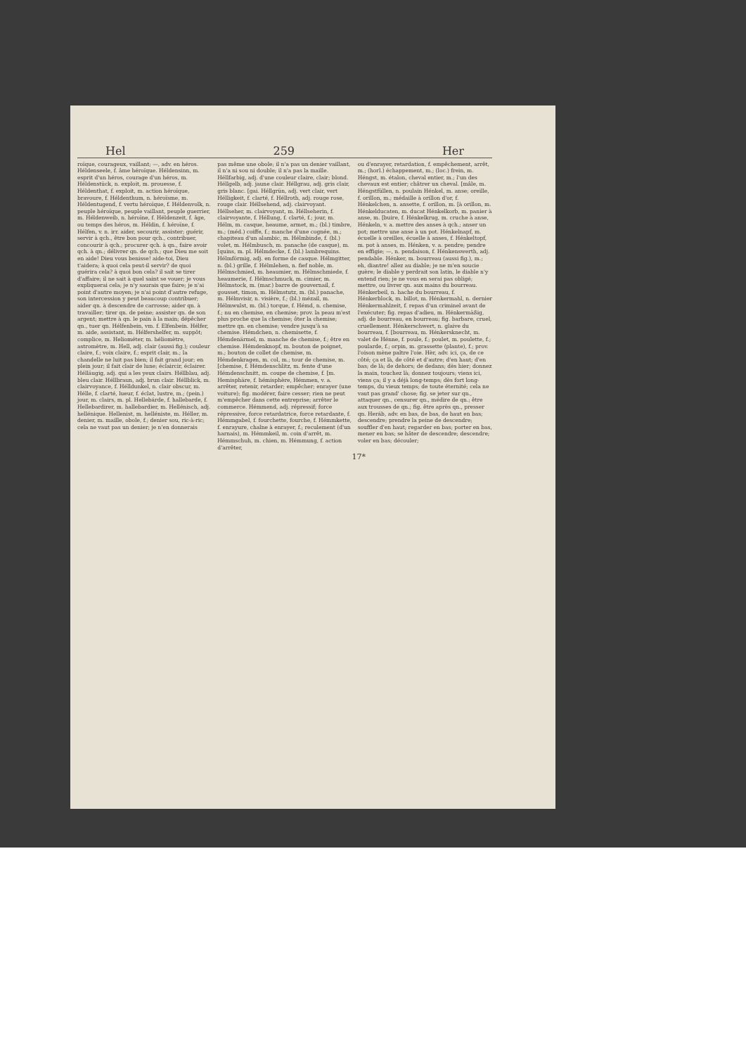Hel 259 Her
roïque, courageux, vaillant; —, adv. en héros. Héldenseele, f. âme héroïque. Héldensinn, m. esprit d'un héros, courage d'un héros, m. Héldenstück, n. exploit, m. prouesse, f. Héldenthat, f. exploit, m. action héroïque, bravoure, f. Héldenthum, n. héroïsme, m. Héldentugend, f. vertu héroïque, f. Héldenvolk, n. peuple héroïque, peuple vaillant, peuple guerrier, m. Héldenweib, n. héroïne, f. Héldenzeit, f. âge, ou temps des héros, m. Héldin, f. héroïne, f. Hélfen, v. n. irr. aider, secourir, assister; guérir, servir à qch., être bon pour qch., contribuer, concourir à qch.; procurer qch. à qn., faire avoir qch. à qn.; délivrer qn. de qch.; que Dieu me soit en aide! Dieu vous benisse! aide-toi, Dieu t'aidera; à quoi cela peut-il servir? de quoi guérira cela? à quoi bon cela? il sait se tirer d'affaire; il ne sait à quel saint se vouer; je vous expliquerai cela; je n'y saurais que faire; je n'ai point d'autre moyen; je n'ai point d'autre refuge, son intercession y peut beaucoup contribuer; aider qn. à descendre de carrosse; aider qn. à travailler; tirer qn. de peine; assister qn. de son argent; mettre à qn. le pain à la main; dépêcher qn., tuer qn. Hélfenbein, vm. f. Elfenbein. Hélfer, m. aide, assistant, m. Hélfershelfer, m. suppôt; complice, m. Heliométer, m. héliomètre, astromètre, m. Hell, adj. clair (aussi fig.); couleur claire, f.; voix claire, f.; esprit clair, m.; la chandelle ne luit pas bien; il fait grand jour; en plein jour; il fait clair de lune; éclaircir, éclairer. Hélläugig, adj. qui a les yeux clairs. Héllblau, adj. bleu clair. Héllbraun, adj. brun clair. Héllblick, m. clairvoyance, f. Hélldunkel, n. clair obscur, m. Hélle, f. clarté, lueur, f. éclat, lustre, m.; (pein.) jour, m. clairs, m. pl. Hellebárde, f. hallebarde, f. Hellebardirer, m. hallebardier, m. Hellénisch, adj. hellénique. Hellenist, m. helléniste, m. Héller, m. denier, m. maille, obole, f.; denier sou, ric-à-ric; cela ne vaut pas un denier; je n'en donnerais
pas même une obole; il n'a pas un denier vaillant, il n'a ni sou ni double; il n'a pas la maille. Héllfarbig, adj. d'une couleur claire, clair; blond. Héllgelb, adj. jaune clair. Héllgrau, adj. gris clair, gris blanc. [gai. Héllgrün, adj. vert clair, vert Hélligkeit, f. clarté, f. Héllroth, adj. rouge rose, rouge clair. Héllsehend, adj. clairvoyant. Héllseher, m. clairvoyant, m. Héllseherin, f. clairvoyante, f. Héllung, f. clarté, f.; jour, m. Hélm, m. casque, heaume, armet, m.; (bl.) timbre, m.; (méd.) coiffe, f.; manche d'une cognée, m.; chapiteau d'un alambic, m. Hélmbinde, f. (bl.) volet, m. Hélmbusch, m. panache (de casque), m. [quins, m. pl. Hélmdecke, f. (bl.) lambrequins. Hélmförmig, adj. en forme de casque. Hélmgitter, n. (bl.) grille, f. Hélmlehen, n. fief noble, m. Hélmschmied, m. heaumier, m. Hélmschmiede, f. heaumerie, f. Hélmschmuck, m. cimier, m. Hélmstock, m. (mar.) barre de gouvernail, f. gousset, timon, m. Hélmstutz, m. (bl.) panache, m. Hélmvisir, n. visière, f.; (bl.) mézail, m. Hélmwulst, m. (bl.) torque, f. Hémd, n. chemise, f.; nu en chemise, en chemise; prov. la peau m'est plus proche que la chemise; ôter la chemise; mettre qn. en chemise; vendre jusqu'à sa chemise. Hémdchen, n. chemisette, f. Hémdenärmel, m. manche de chemise, f.; être en chemise. Hémdenknopf, m. bouton de poignet, m.; bouton de collet de chemise, m. Hémdenkragen, m. col, m.; tour de chemise, m. [chemise, f. Hémdenschlitz, m. fente d'une Hémdenschnitt, m. coupe de chemise, f. [m. Hemisphäre, f. hémisphère, Hémmen, v. a. arrêter, retenir, retarder; empêcher; enrayer (une voiture); fig. modérer, faire cesser; rien ne peut m'empêcher dans cette entreprise; arrêter le commerce. Hémmend, adj. répressif; force répressive, force retardatrice, force retardante, f. Hémmgabel, f. fourchette, fourche, f. Hémmkette, f. enrayure, chaîne à enrayer, f.; reculement (d'un harnais), m. Hémmkeil, m. coin d'arrêt, m. Hémmschuh, m. chien, m. Hémmung, f. action d'arrêter,
ou d'enrayer, retardation, f. empêchement, arrêt, m.; (horl.) échappement, m.; (loc.) frein, m. Héngst, m. étalon, cheval entier, m.; l'un des chevaux est entier; châtrer un cheval. [mâle, m. Héngstfüllen, n. poulain Hénkel, m. anse; oreille, f. orillon, m.; médaille à orillon d'or, f. Hénkelchen, n. ansette, f. orillon, m. [à orillon, m. Hénkelducaten, m. ducat Hénkelkorb, m. panier à anse, m. [buire, f. Hénkelkrug, m. cruche à anse, Hénkeln, v. a. mettre des anses à qch.; anser un pot; mettre une anse à un pot. Hénkelnapf, m. écuelle à oreilles, écuelle à anses, f. Hénkeltopf, m. pot à anses, m. Hénken, v. a. pendre; pendre en effigie; —, n. pendaison, f. Hénkenswerth, adj. pendable. Hénker, m. bourreau (aussi fig.), m.; eh, diantre! allez au diable; je ne m'en soucie guère; le diable y perdrait son latin, le diable n'y entend rien; je ne vous en serai pas obligé; mettre, ou livrer qn. aux mains du bourreau. Hénkerbeil, n. hache du bourreau, f. Hénkerblock, m. billot, m. Hénkermahl, n. dernier Hénkermahlzeit, f. repas d'un criminel avant de l'exécuter; fig. repas d'adieu, m. Hénkermäßig, adj. de bourreau, en bourreau; fig. barbare, cruel, cruellement. Hénkerschwert, n. glaive du bourreau, f. [bourreau, m. Hénkersknecht, m. valet de Hénne, f. poule, f.; poulet, m. poulette, f.; poularde, f.; orpin, m. grassette (plante), f.; prov. l'oison mène paître l'oie. Hèr, adv. ici, ça, de ce côté; ça et là, de côté et d'autre; d'en haut; d'en bas; de là; de dehors; de dedans; dès hier; donnez la main, touchez là; donnez toujours; viens ici, viens ça; il y a déjà long-temps; dès fort long-temps, du vieux temps; de toute éternité; cela ne vaut pas grand' chose; fig. se jeter sur qn., attaquer qn., censurer qn., médire de qn.; être aux trousses de qn.; fig. être après qn., presser qn. Heráb, adv. en bas, de bas, de haut en bas; descendre; prendre la peine de descendre; souffler d'en haut; regarder en bas; porter en bas, mener en bas; se hâter de descendre; descendre; voler en bas; découler;
17*